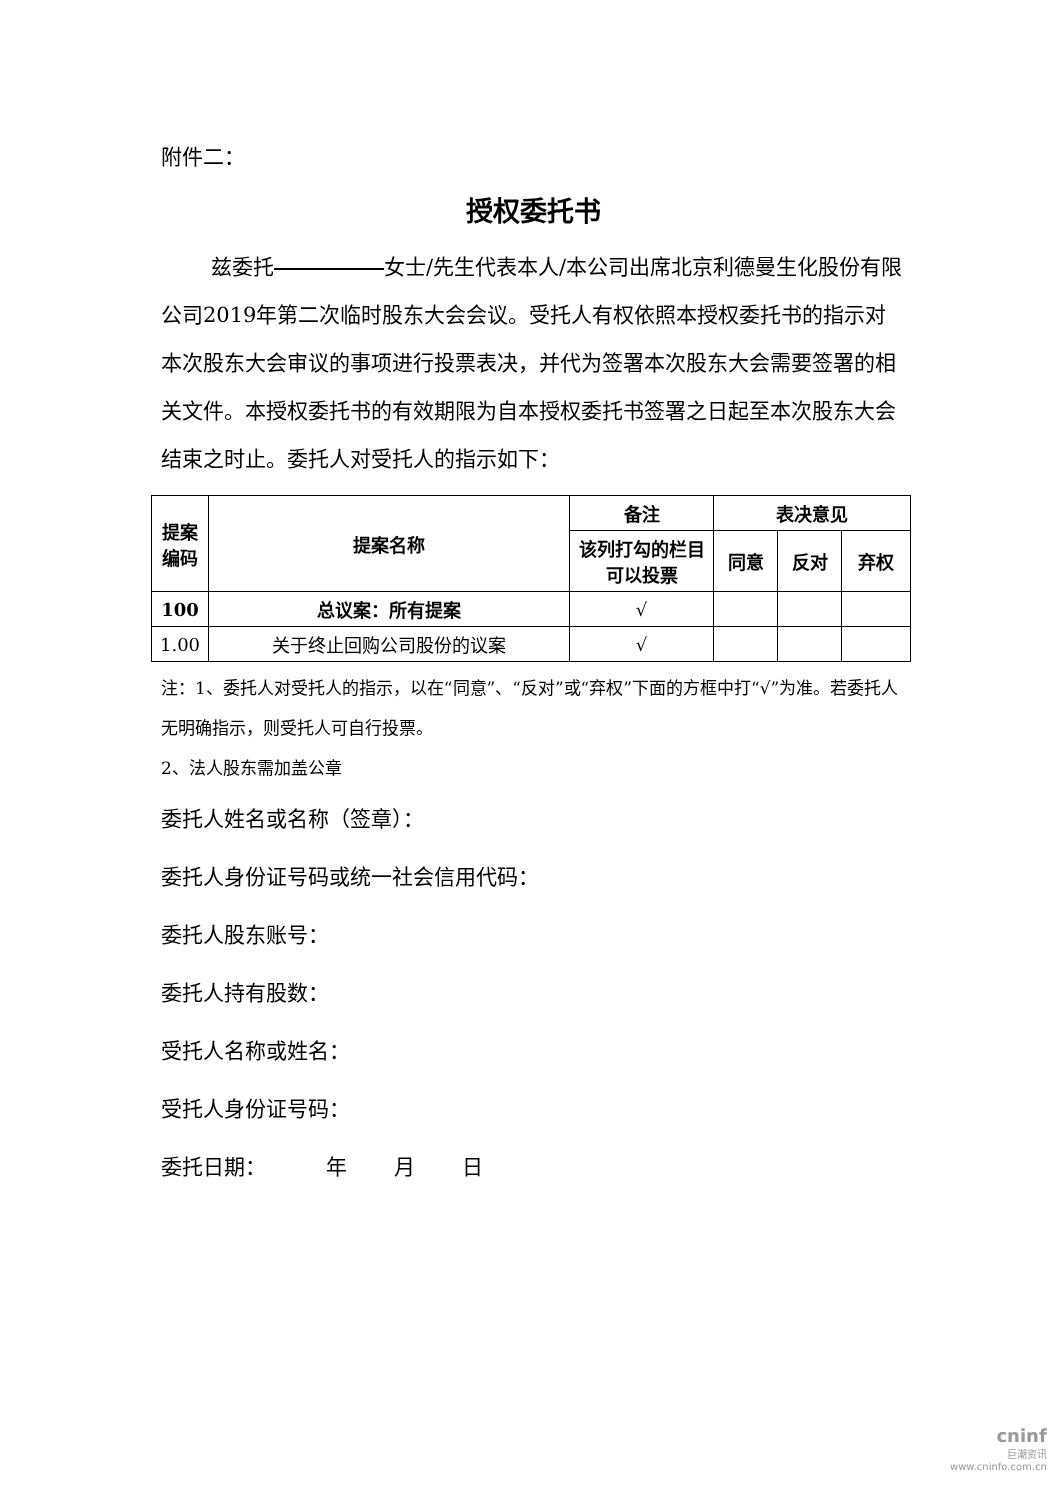附件二：
授权委托书
兹委托 女士/先生代表本人/本公司出席北京利德曼生化股份有限公司2019年第二次临时股东大会会议。受托人有权依照本授权委托书的指示对本次股东大会审议的事项进行投票表决，并代为签署本次股东大会需要签署的相关文件。本授权委托书的有效期限为自本授权委托书签署之日起至本次股东大会结束之时止。委托人对受托人的指示如下：
| 提案编码 | 提案名称 | 备注 | 表决意见 | | |
| --- | --- | --- | --- | --- | --- |
| | | 该列打勾的栏目可以投票 | 同意 | 反对 | 弃权 |
| 100 | 总议案：所有提案 | √ | | | |
| 1.00 | 关于终止回购公司股份的议案 | √ | | | |
注：1、委托人对受托人的指示，以在“同意”、“反对”或“弃权”下面的方框中打“√”为准。若委托人无明确指示，则受托人可自行投票。
2、法人股东需加盖公章
委托人姓名或名称（签章）：
委托人身份证号码或统一社会信用代码：
委托人股东账号：
委托人持有股数：
受托人名称或姓名：
受托人身份证号码：
委托日期： 年 月 日
cninf
巨潮资讯
www.cninfo.com.cn